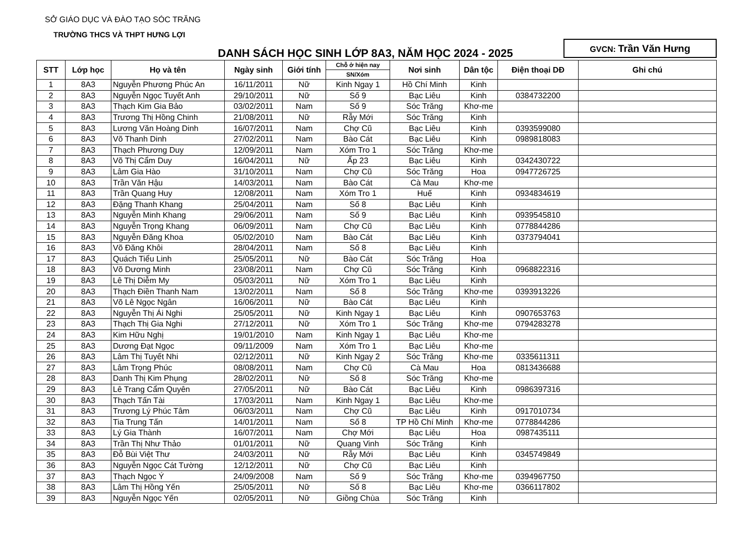SỞ GIÁO DỤC VÀ ĐÀO TẠO SÓC TRĂNG
TRƯỜNG THCS VÀ THPT HƯNG LỢI
DANH SÁCH HỌC SINH LỚP 8A3, NĂM HỌC 2024 - 2025
GVCN: Trần Văn Hưng
| STT | Lớp học | Họ và tên | Ngày sinh | Giới tính | Chỗ ở hiện nay | Nơi sinh | Dân tộc | Điện thoại DĐ | Ghi chú |
| --- | --- | --- | --- | --- | --- | --- | --- | --- | --- |
| | | | | | SN/Xóm | | | | |
| 1 | 8A3 | Nguyễn Phương Phúc An | 16/11/2011 | Nữ | Kinh Ngay 1 | Hồ Chí Minh | Kinh | | |
| 2 | 8A3 | Nguyễn Ngọc Tuyết Anh | 29/10/2011 | Nữ | Số 9 | Bạc Liêu | Kinh | 0384732200 | |
| 3 | 8A3 | Thạch Kim Gia Bảo | 03/02/2011 | Nam | Số 9 | Sóc Trăng | Khơ-me | | |
| 4 | 8A3 | Trương Thị Hồng Chinh | 21/08/2011 | Nữ | Rẫy Mới | Sóc Trăng | Kinh | | |
| 5 | 8A3 | Lương Văn Hoàng Dinh | 16/07/2011 | Nam | Chợ Cũ | Bạc Liêu | Kinh | 0393599080 | |
| 6 | 8A3 | Võ Thanh Dinh | 27/02/2011 | Nam | Bào Cát | Bạc Liêu | Kinh | 0989818083 | |
| 7 | 8A3 | Thạch Phương Duy | 12/09/2011 | Nam | Xóm Tro 1 | Sóc Trăng | Khơ-me | | |
| 8 | 8A3 | Võ Thị Cẩm Duy | 16/04/2011 | Nữ | Ấp 23 | Bạc Liêu | Kinh | 0342430722 | |
| 9 | 8A3 | Lâm Gia Hào | 31/10/2011 | Nam | Chợ Cũ | Sóc Trăng | Hoa | 0947726725 | |
| 10 | 8A3 | Trần Văn Hậu | 14/03/2011 | Nam | Bào Cát | Cà Mau | Khơ-me | | |
| 11 | 8A3 | Trần Quang Huy | 12/08/2011 | Nam | Xóm Tro 1 | Huế | Kinh | 0934834619 | |
| 12 | 8A3 | Đặng Thanh Khang | 25/04/2011 | Nam | Số 8 | Bạc Liêu | Kinh | | |
| 13 | 8A3 | Nguyễn Minh Khang | 29/06/2011 | Nam | Số 9 | Bạc Liêu | Kinh | 0939545810 | |
| 14 | 8A3 | Nguyễn Trọng Khang | 06/09/2011 | Nam | Chợ Cũ | Bạc Liêu | Kinh | 0778844286 | |
| 15 | 8A3 | Nguyễn Đăng Khoa | 05/02/2010 | Nam | Bào Cát | Bạc Liêu | Kinh | 0373794041 | |
| 16 | 8A3 | Võ Đăng Khôi | 28/04/2011 | Nam | Số 8 | Bạc Liêu | Kinh | | |
| 17 | 8A3 | Quách Tiểu Linh | 25/05/2011 | Nữ | Bào Cát | Sóc Trăng | Hoa | | |
| 18 | 8A3 | Võ Dương Minh | 23/08/2011 | Nam | Chợ Cũ | Sóc Trăng | Kinh | 0968822316 | |
| 19 | 8A3 | Lê Thị Diễm My | 05/03/2011 | Nữ | Xóm Tro 1 | Bạc Liêu | Kinh | | |
| 20 | 8A3 | Thạch Điền Thanh Nam | 13/02/2011 | Nam | Số 8 | Sóc Trăng | Khơ-me | 0393913226 | |
| 21 | 8A3 | Võ Lê Ngọc Ngân | 16/06/2011 | Nữ | Bào Cát | Bạc Liêu | Kinh | | |
| 22 | 8A3 | Nguyễn Thị Ái Nghi | 25/05/2011 | Nữ | Kinh Ngay 1 | Bạc Liêu | Kinh | 0907653763 | |
| 23 | 8A3 | Thạch Thị Gia Nghi | 27/12/2011 | Nữ | Xóm Tro 1 | Sóc Trăng | Khơ-me | 0794283278 | |
| 24 | 8A3 | Kim Hữu Nghị | 19/01/2010 | Nam | Kinh Ngay 1 | Bạc Liêu | Khơ-me | | |
| 25 | 8A3 | Dương Đạt Ngọc | 09/11/2009 | Nam | Xóm Tro 1 | Bạc Liêu | Khơ-me | | |
| 26 | 8A3 | Lâm Thị Tuyết Nhi | 02/12/2011 | Nữ | Kinh Ngay 2 | Sóc Trăng | Khơ-me | 0335611311 | |
| 27 | 8A3 | Lâm Trọng Phúc | 08/08/2011 | Nam | Chợ Cũ | Cà Mau | Hoa | 0813436688 | |
| 28 | 8A3 | Danh Thị Kim Phụng | 28/02/2011 | Nữ | Số 8 | Sóc Trăng | Khơ-me | | |
| 29 | 8A3 | Lê Trang Cẩm Quyên | 27/05/2011 | Nữ | Bào Cát | Bạc Liêu | Kinh | 0986397316 | |
| 30 | 8A3 | Thạch Tấn Tài | 17/03/2011 | Nam | Kinh Ngay 1 | Bạc Liêu | Khơ-me | | |
| 31 | 8A3 | Trương Lý Phúc Tâm | 06/03/2011 | Nam | Chợ Cũ | Bạc Liêu | Kinh | 0917010734 | |
| 32 | 8A3 | Tia Trung Tấn | 14/01/2011 | Nam | Số 8 | TP Hồ Chí Minh | Khơ-me | 0778844286 | |
| 33 | 8A3 | Lý Gia Thành | 16/07/2011 | Nam | Chợ Mới | Bạc Liêu | Hoa | 0987435111 | |
| 34 | 8A3 | Trần Thị Như Thảo | 01/01/2011 | Nữ | Quang Vinh | Sóc Trăng | Kinh | | |
| 35 | 8A3 | Đỗ Bùi Việt Thư | 24/03/2011 | Nữ | Rẫy Mới | Bạc Liêu | Kinh | 0345749849 | |
| 36 | 8A3 | Nguyễn Ngọc Cát Tường | 12/12/2011 | Nữ | Chợ Cũ | Bạc Liêu | Kinh | | |
| 37 | 8A3 | Thạch Ngọc Ý | 24/09/2008 | Nam | Số 9 | Sóc Trăng | Khơ-me | 0394967750 | |
| 38 | 8A3 | Lâm Thị Hồng Yến | 25/05/2011 | Nữ | Số 8 | Bạc Liêu | Khơ-me | 0366117802 | |
| 39 | 8A3 | Nguyễn Ngọc Yến | 02/05/2011 | Nữ | Giồng Chùa | Sóc Trăng | Kinh | | |